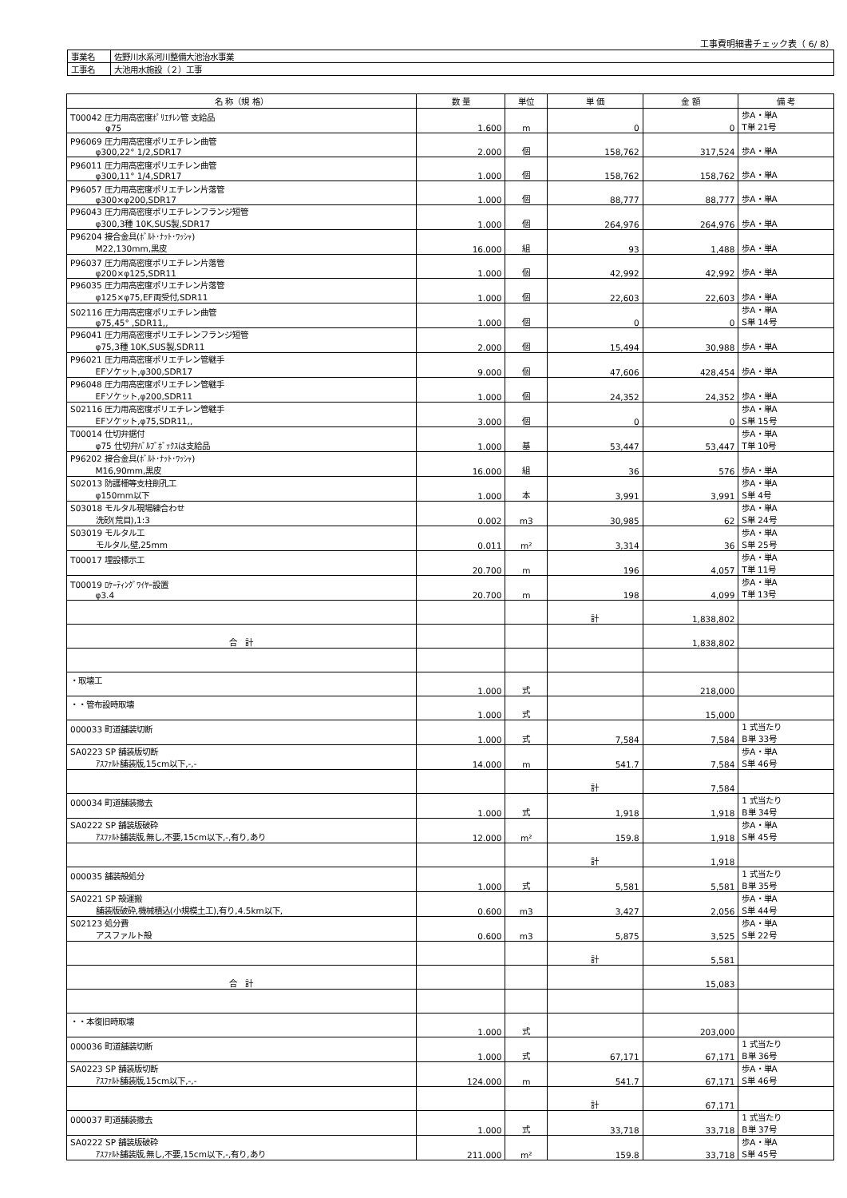工事費明細書チェック表（ 6/ 8）
| 事業名 | 佐野川水系河川整備大池治水事業 |
| 工事名 | 大池用水施設（２）工事 |
| 名 称（規 格） | 数 量 | 単位 | 単 価 | 金 額 | 備 考 |
| --- | --- | --- | --- | --- | --- |
| T00042 圧力用高密度ﾎﾟﾘｴﾁﾚﾝ管 支給品 φ75 | 1.600 | m | 0 | 0 | 歩A・単A T単 21号 |
| P96069 圧力用高密度ポリエチレン曲管 φ300,22° 1/2,SDR17 | 2.000 | 個 | 158,762 | 317,524 | 歩A・単A |
| P96011 圧力用高密度ポリエチレン曲管 φ300,11° 1/4,SDR17 | 1.000 | 個 | 158,762 | 158,762 | 歩A・単A |
| P96057 圧力用高密度ポリエチレン片落管 φ300×φ200,SDR17 | 1.000 | 個 | 88,777 | 88,777 | 歩A・単A |
| P96043 圧力用高密度ポリエチレンフランジ短管 φ300,3種 10K,SUS製,SDR17 | 1.000 | 個 | 264,976 | 264,976 | 歩A・単A |
| P96204 接合金具(ﾎﾞﾙﾄ･ﾅｯﾄ･ﾜｯｼｬ) M22,130mm,黒皮 | 16.000 | 組 | 93 | 1,488 | 歩A・単A |
| P96037 圧力用高密度ポリエチレン片落管 φ200×φ125,SDR11 | 1.000 | 個 | 42,992 | 42,992 | 歩A・単A |
| P96035 圧力用高密度ポリエチレン片落管 φ125×φ75,EF両受付,SDR11 | 1.000 | 個 | 22,603 | 22,603 | 歩A・単A |
| S02116 圧力用高密度ポリエチレン曲管 φ75,45° ,SDR11,, | 1.000 | 個 | 0 | 0 | 歩A・単A S単 14号 |
| P96041 圧力用高密度ポリエチレンフランジ短管 φ75,3種 10K,SUS製,SDR11 | 2.000 | 個 | 15,494 | 30,988 | 歩A・単A |
| P96021 圧力用高密度ポリエチレン管継手 EFソケット,φ300,SDR17 | 9.000 | 個 | 47,606 | 428,454 | 歩A・単A |
| P96048 圧力用高密度ポリエチレン管継手 EFソケット,φ200,SDR11 | 1.000 | 個 | 24,352 | 24,352 | 歩A・単A |
| S02116 圧力用高密度ポリエチレン管継手 EFソケット,φ75,SDR11,, | 3.000 | 個 | 0 | 0 | 歩A・単A S単 15号 |
| T00014 仕切弁据付 φ75 仕切弁ﾊﾞﾙﾌﾞﾎﾞｯｸｽは支給品 | 1.000 | 基 | 53,447 | 53,447 | 歩A・単A T単 10号 |
| P96202 接合金具(ﾎﾞﾙﾄ･ﾅｯﾄ･ﾜｯｼｬ) M16,90mm,黒皮 | 16.000 | 組 | 36 | 576 | 歩A・単A |
| S02013 防護柵等支柱削孔工 φ150mm以下 | 1.000 | 本 | 3,991 | 3,991 | 歩A・単A S単 4号 |
| S03018 モルタル現場練合わせ 洗砂(荒目),1:3 | 0.002 | m3 | 30,985 | 62 | 歩A・単A S単 24号 |
| S03019 モルタル工 モルタル,壁,25mm | 0.011 | m² | 3,314 | 36 | 歩A・単A S単 25号 |
| T00017 埋設標示工 | 20.700 | m | 196 | 4,057 | 歩A・単A T単 11号 |
| T00019 ﾛｹｰﾃｨﾝｸﾞﾜｲﾔｰ設置 φ3.4 | 20.700 | m | 198 | 4,099 | 歩A・単A T単 13号 |
| | | | 計 | 1,838,802 | |
| 合 計 | | | | 1,838,802 | |
| ・取壊工 | 1.000 | 式 | | 218,000 | |
| ・・管布設時取壊 | 1.000 | 式 | | 15,000 | |
| 000033 町道舗装切断 | 1.000 | 式 | 7,584 | 7,584 | 1 式当たり B単 33号 |
| SA0223 SP 舗装版切断 ｱｽﾌｧﾙﾄ舗装版,15cm以下,-,- | 14.000 | m | 541.7 | 7,584 | 歩A・単A S単 46号 |
| | | | 計 | 7,584 | |
| 000034 町道舗装撤去 | 1.000 | 式 | 1,918 | 1,918 | 1 式当たり B単 34号 |
| SA0222 SP 舗装版破砕 ｱｽﾌｧﾙﾄ舗装版,無し,不要,15cm以下,-,有り,あり | 12.000 | m² | 159.8 | 1,918 | 歩A・単A S単 45号 |
| | | | 計 | 1,918 | |
| 000035 舗装殻処分 | 1.000 | 式 | 5,581 | 5,581 | 1 式当たり B単 35号 |
| SA0221 SP 殻運搬 舗装版破砕,機械積込(小規模土工),有り,4.5km以下, | 0.600 | m3 | 3,427 | 2,056 | 歩A・単A S単 44号 |
| S02123 処分費 アスファルト殻 | 0.600 | m3 | 5,875 | 3,525 | 歩A・単A S単 22号 |
| | | | 計 | 5,581 | |
| 合 計 | | | | 15,083 | |
| ・・本復旧時取壊 | 1.000 | 式 | | 203,000 | |
| 000036 町道舗装切断 | 1.000 | 式 | 67,171 | 67,171 | 1 式当たり B単 36号 |
| SA0223 SP 舗装版切断 ｱｽﾌｧﾙﾄ舗装版,15cm以下,-,- | 124.000 | m | 541.7 | 67,171 | 歩A・単A S単 46号 |
| | | | 計 | 67,171 | |
| 000037 町道舗装撤去 | 1.000 | 式 | 33,718 | 33,718 | 1 式当たり B単 37号 |
| SA0222 SP 舗装版破砕 ｱｽﾌｧﾙﾄ舗装版,無し,不要,15cm以下,-,有り,あり | 211.000 | m² | 159.8 | 33,718 | 歩A・単A S単 45号 |